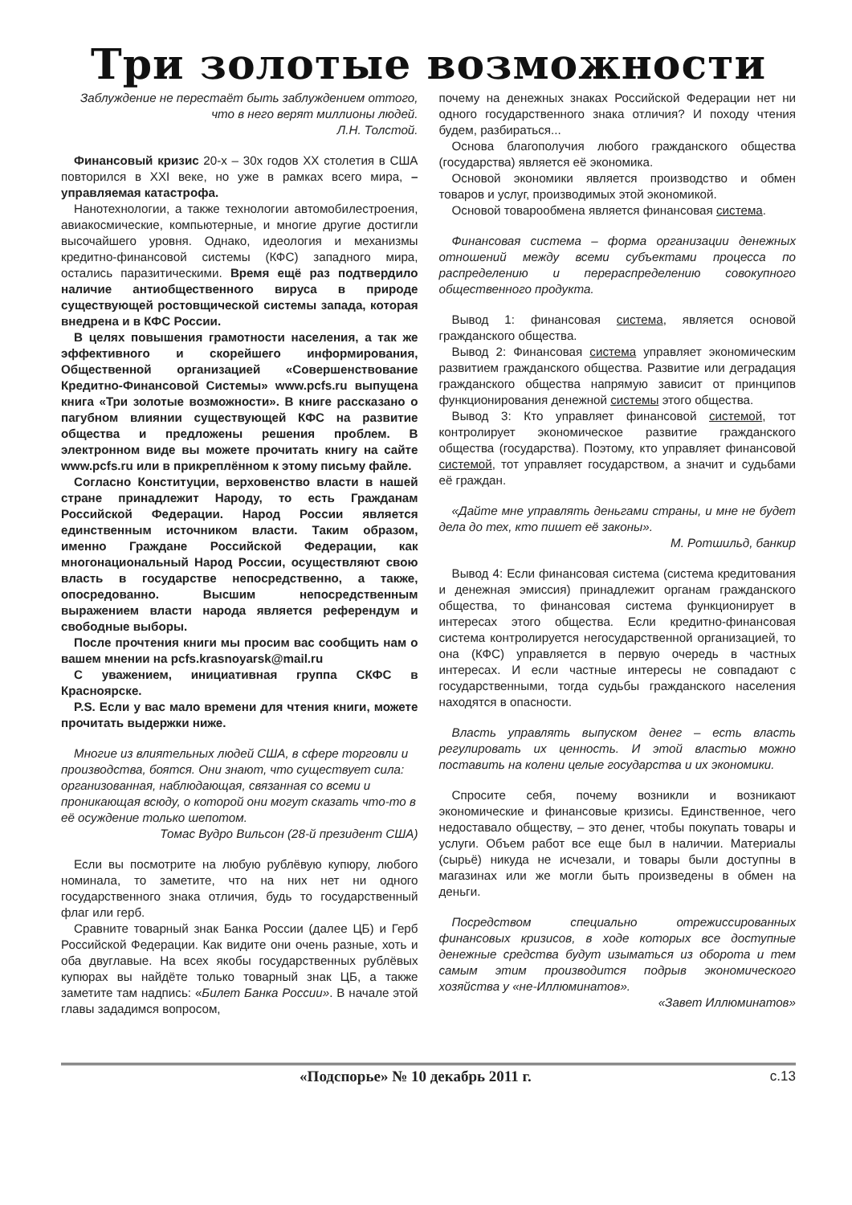Три золотые возможности
Заблуждение не перестаёт быть заблуждением оттого,
что в него верят миллионы людей.
Л.Н. Толстой.
Финансовый кризис 20-х – 30х годов XX столетия в США повторился в XXI веке, но уже в рамках всего мира, – управляемая катастрофа.
Нанотехнологии, а также технологии автомобилестроения, авиакосмические, компьютерные, и многие другие достигли высочайшего уровня. Однако, идеология и механизмы кредитно-финансовой системы (КФС) западного мира, остались паразитическими. Время ещё раз подтвердило наличие антиобщественного вируса в природе существующей ростовщической системы запада, которая внедрена и в КФС России.
В целях повышения грамотности населения, а так же эффективного и скорейшего информирования, Общественной организацией «Совершенствование Кредитно-Финансовой Системы» www.pcfs.ru выпущена книга «Три золотые возможности». В книге рассказано о пагубном влиянии существующей КФС на развитие общества и предложены решения проблем. В электронном виде вы можете прочитать книгу на сайте www.pcfs.ru или в прикреплённом к этому письму файле.
Согласно Конституции, верховенство власти в нашей стране принадлежит Народу, то есть Гражданам Российской Федерации. Народ России является единственным источником власти. Таким образом, именно Граждане Российской Федерации, как многонациональный Народ России, осуществляют свою власть в государстве непосредственно, а также, опосредованно. Высшим непосредственным выражением власти народа является референдум и свободные выборы.
После прочтения книги мы просим вас сообщить нам о вашем мнении на pcfs.krasnoyarsk@mail.ru
С уважением, инициативная группа СКФС в Красноярске.
P.S. Если у вас мало времени для чтения книги, можете прочитать выдержки ниже.
Многие из влиятельных людей США, в сфере торговли и производства, боятся. Они знают, что существует сила: организованная, наблюдающая, связанная со всеми и проникающая всюду, о которой они могут сказать что-то в её осуждение только шепотом.
Томас Вудро Вильсон (28-й президент США)
Если вы посмотрите на любую рублёвую купюру, любого номинала, то заметите, что на них нет ни одного государственного знака отличия, будь то государственный флаг или герб.
Сравните товарный знак Банка России (далее ЦБ) и Герб Российской Федерации. Как видите они очень разные, хоть и оба двуглавые. На всех якобы государственных рублёвых купюрах вы найдёте только товарный знак ЦБ, а также заметите там надпись: «Билет Банка России». В начале этой главы зададимся вопросом,
почему на денежных знаках Российской Федерации нет ни одного государственного знака отличия? И походу чтения будем, разбираться...
Основа благополучия любого гражданского общества (государства) является её экономика.
Основой экономики является производство и обмен товаров и услуг, производимых этой экономикой.
Основой товарообмена является финансовая система.
Финансовая система – форма организации денежных отношений между всеми субъектами процесса по распределению и перераспределению совокупного общественного продукта.
Вывод 1: финансовая система, является основой гражданского общества.
Вывод 2: Финансовая система управляет экономическим развитием гражданского общества. Развитие или деградация гражданского общества напрямую зависит от принципов функционирования денежной системы этого общества.
Вывод 3: Кто управляет финансовой системой, тот контролирует экономическое развитие гражданского общества (государства). Поэтому, кто управляет финансовой системой, тот управляет государством, а значит и судьбами её граждан.
«Дайте мне управлять деньгами страны, и мне не будет дела до тех, кто пишет её законы».
М. Ротшильд, банкир
Вывод 4: Если финансовая система (система кредитования и денежная эмиссия) принадлежит органам гражданского общества, то финансовая система функционирует в интересах этого общества. Если кредитно-финансовая система контролируется негосударственной организацией, то она (КФС) управляется в первую очередь в частных интересах. И если частные интересы не совпадают с государственными, тогда судьбы гражданского населения находятся в опасности.
Власть управлять выпуском денег – есть власть регулировать их ценность. И этой властью можно поставить на колени целые государства и их экономики.
Спросите себя, почему возникли и возникают экономические и финансовые кризисы. Единственное, чего недоставало обществу, – это денег, чтобы покупать товары и услуги. Объем работ все еще был в наличии. Материалы (сырьё) никуда не исчезали, и товары были доступны в магазинах или же могли быть произведены в обмен на деньги.
Посредством специально отрежиссированных финансовых кризисов, в ходе которых все доступные денежные средства будут изыматься из оборота и тем самым этим производится подрыв экономического хозяйства у «не-Иллюминатов».
«Завет Иллюминатов»
«Подспорье» № 10 декабрь 2011 г.
с.13